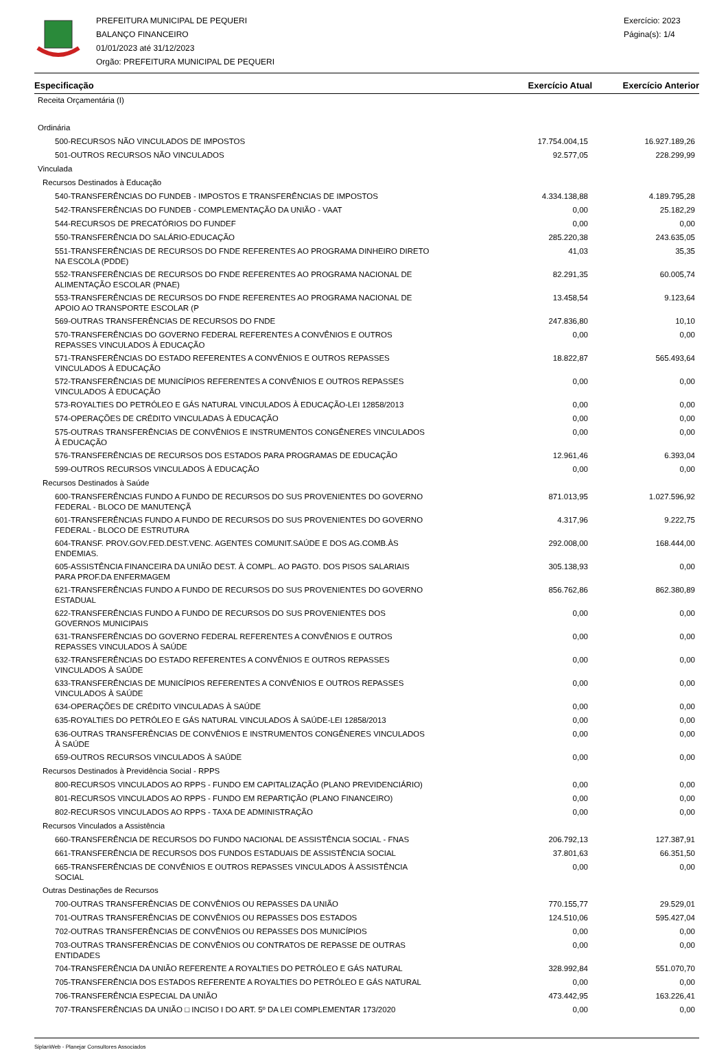PREFEITURA MUNICIPAL DE PEQUERI
BALANÇO FINANCEIRO
01/01/2023 até 31/12/2023
Orgão: PREFEITURA MUNICIPAL DE PEQUERI
Exercício: 2023
Página(s): 1/4
| Especificação | Exercício Atual | Exercício Anterior |
| --- | --- | --- |
| Receita Orçamentária (I) | | |
| Ordinária | | |
| 500-RECURSOS NÃO VINCULADOS DE IMPOSTOS | 17.754.004,15 | 16.927.189,26 |
| 501-OUTROS RECURSOS NÃO VINCULADOS | 92.577,05 | 228.299,99 |
| Vinculada | | |
| Recursos Destinados à Educação | | |
| 540-TRANSFERÊNCIAS DO FUNDEB - IMPOSTOS E TRANSFERÊNCIAS DE IMPOSTOS | 4.334.138,88 | 4.189.795,28 |
| 542-TRANSFERÊNCIAS DO FUNDEB - COMPLEMENTAÇÃO DA UNIÃO - VAAT | 0,00 | 25.182,29 |
| 544-RECURSOS DE PRECATÓRIOS DO FUNDEF | 0,00 | 0,00 |
| 550-TRANSFERÊNCIA DO SALÁRIO-EDUCAÇÃO | 285.220,38 | 243.635,05 |
| 551-TRANSFERÊNCIAS DE RECURSOS DO FNDE REFERENTES AO PROGRAMA DINHEIRO DIRETO NA ESCOLA (PDDE) | 41,03 | 35,35 |
| 552-TRANSFERÊNCIAS DE RECURSOS DO FNDE REFERENTES AO PROGRAMA NACIONAL DE ALIMENTAÇÃO ESCOLAR (PNAE) | 82.291,35 | 60.005,74 |
| 553-TRANSFERÊNCIAS DE RECURSOS DO FNDE REFERENTES AO PROGRAMA NACIONAL DE APOIO AO TRANSPORTE ESCOLAR (P | 13.458,54 | 9.123,64 |
| 569-OUTRAS TRANSFERÊNCIAS DE RECURSOS DO FNDE | 247.836,80 | 10,10 |
| 570-TRANSFERÊNCIAS DO GOVERNO FEDERAL REFERENTES A CONVÊNIOS E OUTROS REPASSES VINCULADOS À EDUCAÇÃO | 0,00 | 0,00 |
| 571-TRANSFERÊNCIAS DO ESTADO REFERENTES A CONVÊNIOS E OUTROS REPASSES VINCULADOS À EDUCAÇÃO | 18.822,87 | 565.493,64 |
| 572-TRANSFERÊNCIAS DE MUNICÍPIOS REFERENTES A CONVÊNIOS E OUTROS REPASSES VINCULADOS À EDUCAÇÃO | 0,00 | 0,00 |
| 573-ROYALTIES DO PETRÓLEO E GÁS NATURAL VINCULADOS À EDUCAÇÃO-LEI 12858/2013 | 0,00 | 0,00 |
| 574-OPERAÇÕES DE CRÉDITO VINCULADAS À EDUCAÇÃO | 0,00 | 0,00 |
| 575-OUTRAS TRANSFERÊNCIAS DE CONVÊNIOS E INSTRUMENTOS CONGÊNERES VINCULADOS À EDUCAÇÃO | 0,00 | 0,00 |
| 576-TRANSFERÊNCIAS DE RECURSOS DOS ESTADOS PARA PROGRAMAS DE EDUCAÇÃO | 12.961,46 | 6.393,04 |
| 599-OUTROS RECURSOS VINCULADOS À EDUCAÇÃO | 0,00 | 0,00 |
| Recursos Destinados à Saúde | | |
| 600-TRANSFERÊNCIAS FUNDO A FUNDO DE RECURSOS DO SUS PROVENIENTES DO GOVERNO FEDERAL - BLOCO DE MANUTENÇÃ | 871.013,95 | 1.027.596,92 |
| 601-TRANSFERÊNCIAS FUNDO A FUNDO DE RECURSOS DO SUS PROVENIENTES DO GOVERNO FEDERAL - BLOCO DE ESTRUTURA | 4.317,96 | 9.222,75 |
| 604-TRANSF. PROV.GOV.FED.DEST.VENC. AGENTES COMUNIT.SAÚDE E DOS AG.COMB.ÀS ENDEMIAS. | 292.008,00 | 168.444,00 |
| 605-ASSISTÊNCIA FINANCEIRA DA UNIÃO DEST. À COMPL. AO PAGTO. DOS PISOS SALARIAIS PARA PROF.DA ENFERMAGEM | 305.138,93 | 0,00 |
| 621-TRANSFERÊNCIAS FUNDO A FUNDO DE RECURSOS DO SUS PROVENIENTES DO GOVERNO ESTADUAL | 856.762,86 | 862.380,89 |
| 622-TRANSFERÊNCIAS FUNDO A FUNDO DE RECURSOS DO SUS PROVENIENTES DOS GOVERNOS MUNICIPAIS | 0,00 | 0,00 |
| 631-TRANSFERÊNCIAS DO GOVERNO FEDERAL REFERENTES A CONVÊNIOS E OUTROS REPASSES VINCULADOS À SAÚDE | 0,00 | 0,00 |
| 632-TRANSFERÊNCIAS DO ESTADO REFERENTES A CONVÊNIOS E OUTROS REPASSES VINCULADOS À SAÚDE | 0,00 | 0,00 |
| 633-TRANSFERÊNCIAS DE MUNICÍPIOS REFERENTES A CONVÊNIOS E OUTROS REPASSES VINCULADOS À SAÚDE | 0,00 | 0,00 |
| 634-OPERAÇÕES DE CRÉDITO VINCULADAS À SAÚDE | 0,00 | 0,00 |
| 635-ROYALTIES DO PETRÓLEO E GÁS NATURAL VINCULADOS À SAÚDE-LEI 12858/2013 | 0,00 | 0,00 |
| 636-OUTRAS TRANSFERÊNCIAS DE CONVÊNIOS E INSTRUMENTOS CONGÊNERES VINCULADOS À SAÚDE | 0,00 | 0,00 |
| 659-OUTROS RECURSOS VINCULADOS À SAÚDE | 0,00 | 0,00 |
| Recursos Destinados à Previdência Social - RPPS | | |
| 800-RECURSOS VINCULADOS AO RPPS - FUNDO EM CAPITALIZAÇÃO (PLANO PREVIDENCIÁRIO) | 0,00 | 0,00 |
| 801-RECURSOS VINCULADOS AO RPPS - FUNDO EM REPARTIÇÃO (PLANO FINANCEIRO) | 0,00 | 0,00 |
| 802-RECURSOS VINCULADOS AO RPPS - TAXA DE ADMINISTRAÇÃO | 0,00 | 0,00 |
| Recursos Vinculados a Assistência | | |
| 660-TRANSFERÊNCIA DE RECURSOS DO FUNDO NACIONAL DE ASSISTÊNCIA SOCIAL - FNAS | 206.792,13 | 127.387,91 |
| 661-TRANSFERÊNCIA DE RECURSOS DOS FUNDOS ESTADUAIS DE ASSISTÊNCIA SOCIAL | 37.801,63 | 66.351,50 |
| 665-TRANSFERÊNCIAS DE CONVÊNIOS E OUTROS REPASSES VINCULADOS À ASSISTÊNCIA SOCIAL | 0,00 | 0,00 |
| Outras Destinações de Recursos | | |
| 700-OUTRAS TRANSFERÊNCIAS DE CONVÊNIOS OU REPASSES DA UNIÃO | 770.155,77 | 29.529,01 |
| 701-OUTRAS TRANSFERÊNCIAS DE CONVÊNIOS OU REPASSES DOS ESTADOS | 124.510,06 | 595.427,04 |
| 702-OUTRAS TRANSFERÊNCIAS DE CONVÊNIOS OU REPASSES DOS MUNICÍPIOS | 0,00 | 0,00 |
| 703-OUTRAS TRANSFERÊNCIAS DE CONVÊNIOS OU CONTRATOS DE REPASSE DE OUTRAS ENTIDADES | 0,00 | 0,00 |
| 704-TRANSFERÊNCIA DA UNIÃO REFERENTE A ROYALTIES DO PETRÓLEO E GÁS NATURAL | 328.992,84 | 551.070,70 |
| 705-TRANSFERÊNCIA DOS ESTADOS REFERENTE A ROYALTIES DO PETRÓLEO E GÁS NATURAL | 0,00 | 0,00 |
| 706-TRANSFERÊNCIA ESPECIAL DA UNIÃO | 473.442,95 | 163.226,41 |
| 707-TRANSFERÊNCIAS DA UNIÃO □ INCISO I DO ART. 5º DA LEI COMPLEMENTAR 173/2020 | 0,00 | 0,00 |
SiplanWeb - Planejar Consultores Associados